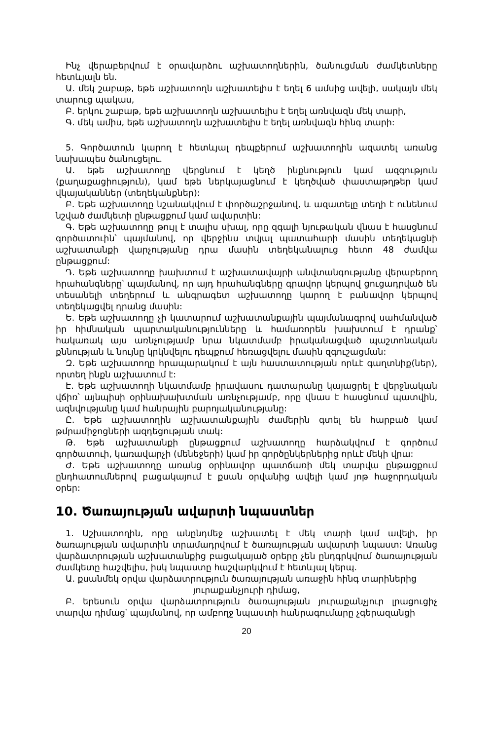Ինչ վերաբերվում է օրավարձու աշխատողներին, ծանուցման ժամկետները հետևյալն են.
Ա. մեկ շաբաթ, եթե աշխատողն աշխատելիս է եղել 6 ամսից ավելի, սակայն մեկ տարուց պակաս,
Բ. երկու շաբաթ, եթե աշխատողն աշխատելիս է եղել առնվազն մեկ տարի,
Գ. մեկ ամիս, եթե աշխատողն աշխատելիս է եղել առնվազն հինգ տարի:
5. Գործատուն կարող է հետևյալ դեպքերում աշխատողին ազատել առանց նախապես ծանուցելու.
Ա. եթե աշխատողը վերցնում է կեղծ ինքնություն կամ ազգություն (քաղաքացիություն), կամ եթե ներկայացնում է կեղծված փաստաթղթեր կամ վկայականներ (տեղեկանքներ):
Բ. Եթե աշխատողը նշանակվում է փործաշրջանով, և ազատելը տեղի է ունենում նշված ժամկետի ընթացքում կամ ավարտին:
Գ. Եթե աշխատողը թույլ է տալիս սխալ, որը զգալի նյութական վնաս է հասցնում գործատուին՝ պայմանով, որ վերջինս տվյալ պատահարի մասին տեղեկացնի աշխատանքի վարչությանը դրա մասին տեղեկանալուց հետո 48 ժամվա ընթացքում:
Դ. Եթե աշխատողը խախտում է աշխատավայրի անվտանգությանը վերաբերող հրահանգները՝ պայմանով, որ այդ հրահանգները գրավոր կերպով ցուցադրված են տեսանելի տեղերում և անգրագետ աշխատողը կարող է բանավոր կերպով տեղեկացվել դրանց մասին:
Ե. Եթե աշխատողը չի կատարում աշխատանքային պայմանագրով սահմանված իր հիմնական պարտականությունները և համառորեն խախտում է դրանք՝ հակառակ այս առնչությամբ նրա նկատմամբ իրականացված պաշտոնական քննության և նույնը կրկնվելու դեպքում հեռացվելու մասին զգուշացման:
Զ. Եթե աշխատողը հրապարակում է այն հաստատության որևէ գաղտնիք(ներ), որտեղ ինքն աշխատում է:
Է. Եթե աշխատողի նկատմամբ իրավասու դատարանը կայացրել է վերջնական վճիռ՝ այնպիսի օրինախախտման առնչությամբ, որը վնաս է հասցնում պատվին, ազնվությանը կամ հանրային բարոյականությանը:
Ը. Եթե աշխատողին աշխատանքային ժամերին գտել են հարբած կամ թմրամիջոցների ազդեցության տակ:
Թ. Եթե աշխատանքի ընթացքում աշխատողը հարձակվում է գործում գործատուի, կառավարչի (մենեջերի) կամ իր գործընկերներից որևէ մեկի վրա:
Ժ. Եթե աշխատողը առանց օրինավոր պատճառի մեկ տարվա ընթացքում ընդհատումներով բացակայում է քսան օրվանից ավելի կամ յոթ հաջորդական օրեր:
10. Ծառայության ավարտի նպաստներ
1. Աշխատողին, որը անընդմեջ աշխատել է մեկ տարի կամ ավելի, իր ծառայության ավարտին տրամադրվում է ծառայության ավարտի նպաստ: Առանց վարձատրության աշխատանքից բացակայած օրերը չեն ընդգրկվում ծառայության ժամկետը հաշվելիս, իսկ նպաստը հաշվարկվում է հետևյալ կերպ.
Ա. քսանմեկ օրվա վարձատրություն ծառայության առաջին հինգ տարիներից
յուրաքանչյուրի դիմաց,
Բ. երեսուն օրվա վարձատրություն ծառայության յուրաքանչյուր լրացուցիչ տարվա դիմաց՝ պայմանով, որ ամբողջ նպաստի հանրագումարը չգերազանցի
20